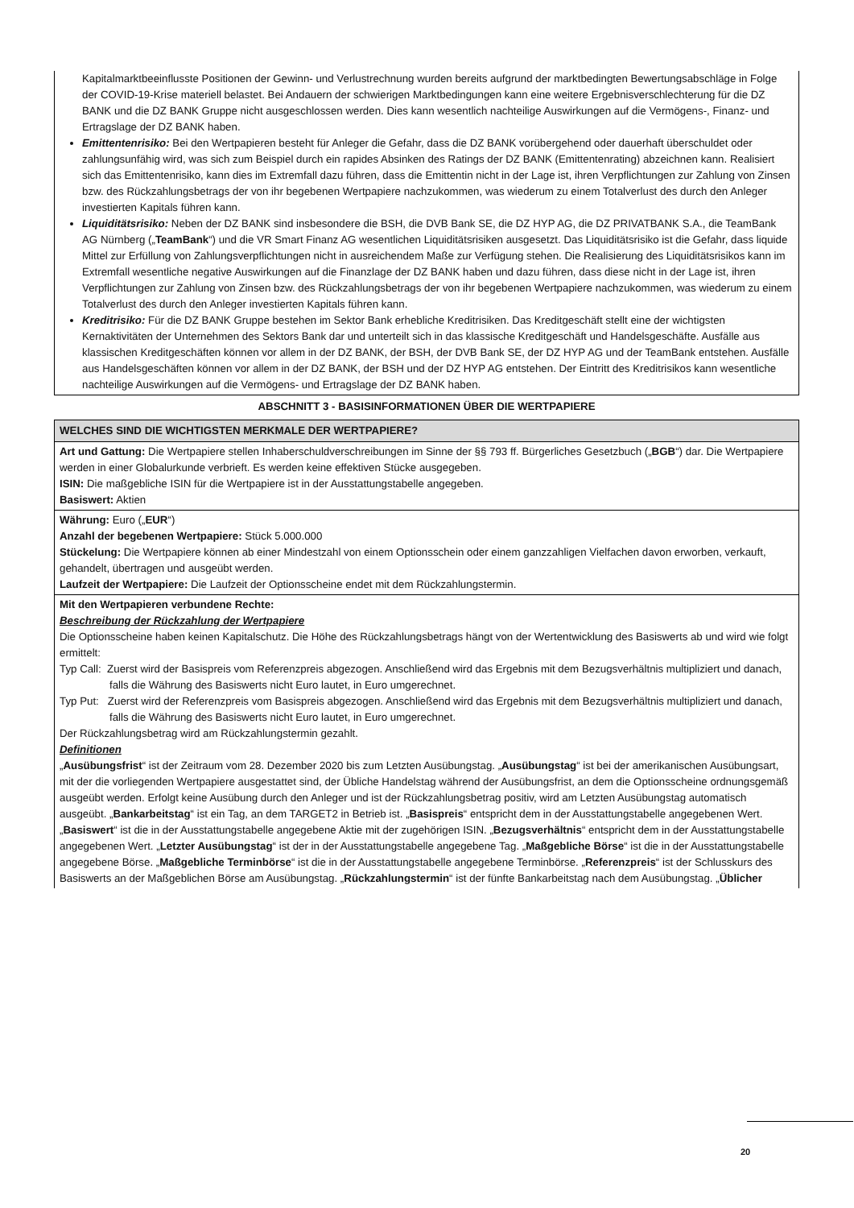Kapitalmarktbeeinflusste Positionen der Gewinn- und Verlustrechnung wurden bereits aufgrund der marktbedingten Bewertungsabschläge in Folge der COVID-19-Krise materiell belastet. Bei Andauern der schwierigen Marktbedingungen kann eine weitere Ergebnisverschlechterung für die DZ BANK und die DZ BANK Gruppe nicht ausgeschlossen werden. Dies kann wesentlich nachteilige Auswirkungen auf die Vermögens-, Finanz- und Ertragslage der DZ BANK haben.
Emittentenrisiko: Bei den Wertpapieren besteht für Anleger die Gefahr, dass die DZ BANK vorübergehend oder dauerhaft überschuldet oder zahlungsunfähig wird, was sich zum Beispiel durch ein rapides Absinken des Ratings der DZ BANK (Emittentenrating) abzeichnen kann. Realisiert sich das Emittentenrisiko, kann dies im Extremfall dazu führen, dass die Emittentin nicht in der Lage ist, ihren Verpflichtungen zur Zahlung von Zinsen bzw. des Rückzahlungsbetrags der von ihr begebenen Wertpapiere nachzukommen, was wiederum zu einem Totalverlust des durch den Anleger investierten Kapitals führen kann.
Liquiditätsrisiko: Neben der DZ BANK sind insbesondere die BSH, die DVB Bank SE, die DZ HYP AG, die DZ PRIVATBANK S.A., die TeamBank AG Nürnberg („TeamBank“) und die VR Smart Finanz AG wesentlichen Liquiditätsrisiken ausgesetzt. Das Liquiditätsrisiko ist die Gefahr, dass liquide Mittel zur Erfüllung von Zahlungsverpflichtungen nicht in ausreichendem Maße zur Verfügung stehen. Die Realisierung des Liquiditätsrisikos kann im Extremfall wesentliche negative Auswirkungen auf die Finanzlage der DZ BANK haben und dazu führen, dass diese nicht in der Lage ist, ihren Verpflichtungen zur Zahlung von Zinsen bzw. des Rückzahlungsbetrags der von ihr begebenen Wertpapiere nachzukommen, was wiederum zu einem Totalverlust des durch den Anleger investierten Kapitals führen kann.
Kreditrisiko: Für die DZ BANK Gruppe bestehen im Sektor Bank erhebliche Kreditrisiken. Das Kreditgeschäft stellt eine der wichtigsten Kernaktivitäten der Unternehmen des Sektors Bank dar und unterteilt sich in das klassische Kreditgeschäft und Handelsgeschäfte. Ausfälle aus klassischen Kreditgeschäften können vor allem in der DZ BANK, der BSH, der DVB Bank SE, der DZ HYP AG und der TeamBank entstehen. Ausfälle aus Handelsgeschäften können vor allem in der DZ BANK, der BSH und der DZ HYP AG entstehen. Der Eintritt des Kreditrisikos kann wesentliche nachteilige Auswirkungen auf die Vermögens- und Ertragslage der DZ BANK haben.
ABSCHNITT 3 - BASISINFORMATIONEN ÜBER DIE WERTPAPIERE
WELCHES SIND DIE WICHTIGSTEN MERKMALE DER WERTPAPIERE?
Art und Gattung: Die Wertpapiere stellen Inhaberschuldverschreibungen im Sinne der §§ 793 ff. Bürgerliches Gesetzbuch („BGB“) dar. Die Wertpapiere werden in einer Globalurkunde verbrieft. Es werden keine effektiven Stücke ausgegeben.
ISIN: Die maßgebliche ISIN für die Wertpapiere ist in der Ausstattungstabelle angegeben.
Basiswert: Aktien
Währung: Euro („EUR“)
Anzahl der begebenen Wertpapiere: Stück 5.000.000
Stückelung: Die Wertpapiere können ab einer Mindestzahl von einem Optionsschein oder einem ganzzahligen Vielfachen davon erworben, verkauft, gehandelt, übertragen und ausgeübt werden.
Laufzeit der Wertpapiere: Die Laufzeit der Optionsscheine endet mit dem Rückzahlungstermin.
Mit den Wertpapieren verbundene Rechte:
Beschreibung der Rückzahlung der Wertpapiere
Die Optionsscheine haben keinen Kapitalschutz. Die Höhe des Rückzahlungsbetrags hängt von der Wertentwicklung des Basiswerts ab und wird wie folgt ermittelt:
Typ Call: Zuerst wird der Basispreis vom Referenzpreis abgezogen. Anschließend wird das Ergebnis mit dem Bezugsverhältnis multipliziert und danach, falls die Währung des Basiswerts nicht Euro lautet, in Euro umgerechnet.
Typ Put: Zuerst wird der Referenzpreis vom Basispreis abgezogen. Anschließend wird das Ergebnis mit dem Bezugsverhältnis multipliziert und danach, falls die Währung des Basiswerts nicht Euro lautet, in Euro umgerechnet.
Der Rückzahlungsbetrag wird am Rückzahlungstermin gezahlt.
Definitionen
„Ausübungsfrist“ ist der Zeitraum vom 28. Dezember 2020 bis zum Letzten Ausübungstag. „Ausübungstag“ ist bei der amerikanischen Ausübungsart, mit der die vorliegenden Wertpapiere ausgestattet sind, der Übliche Handelstag während der Ausübungsfrist, an dem die Optionsscheine ordnungsgemäß ausgeübt werden. Erfolgt keine Ausübung durch den Anleger und ist der Rückzahlungsbetrag positiv, wird am Letzten Ausübungstag automatisch ausgeübt. „Bankarbeitstag“ ist ein Tag, an dem TARGET2 in Betrieb ist. „Basispreis“ entspricht dem in der Ausstattungstabelle angegebenen Wert. „Basiswert“ ist die in der Ausstattungstabelle angegebene Aktie mit der zugehörigen ISIN. „Bezugsverhältnis“ entspricht dem in der Ausstattungstabelle angegebenen Wert. „Letzter Ausübungstag“ ist der in der Ausstattungstabelle angegebene Tag. „Maßgebliche Börse“ ist die in der Ausstattungstabelle angegebene Börse. „Maßgebliche Terminbörse“ ist die in der Ausstattungstabelle angegebene Terminbörse. „Referenzpreis“ ist der Schlusskurs des Basiswerts an der Maßgeblichen Börse am Ausübungstag. „Rückzahlungstermin“ ist der fünfte Bankarbeitstag nach dem Ausübungstag. „Üblicher
20